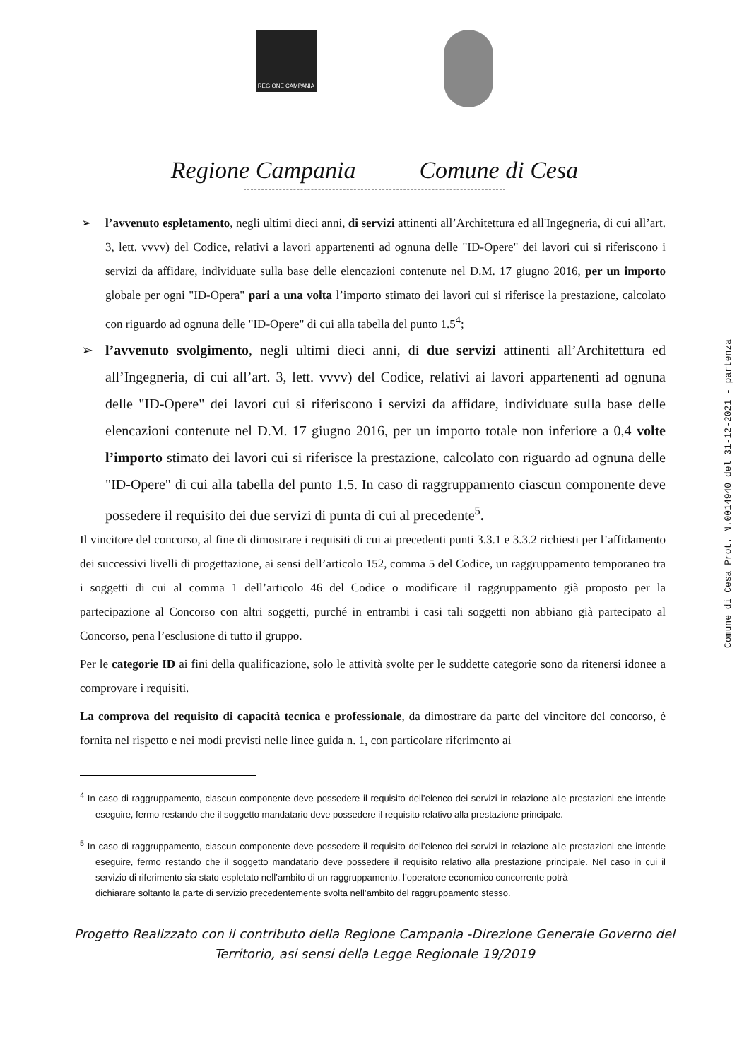REGIONE CAMPANIA
Regione Campania Comune di Cesa
➢ l’avvenuto espletamento, negli ultimi dieci anni, di servizi attinenti all’Architettura ed all'Ingegneria, di cui all’art. 3, lett. vvvv) del Codice, relativi a lavori appartenenti ad ognuna delle "ID-Opere" dei lavori cui si riferiscono i servizi da affidare, individuate sulla base delle elencazioni contenute nel D.M. 17 giugno 2016, per un importo globale per ogni "ID-Opera" pari a una volta l’importo stimato dei lavori cui si riferisce la prestazione, calcolato con riguardo ad ognuna delle "ID-Opere" di cui alla tabella del punto 1.5<sup>4</sup>;
➢ l’avvenuto svolgimento, negli ultimi dieci anni, di due servizi attinenti all’Architettura ed all’Ingegneria, di cui all’art. 3, lett. vvvv) del Codice, relativi ai lavori appartenenti ad ognuna delle "ID-Opere" dei lavori cui si riferiscono i servizi da affidare, individuate sulla base delle elencazioni contenute nel D.M. 17 giugno 2016, per un importo totale non inferiore a 0,4 volte l’importo stimato dei lavori cui si riferisce la prestazione, calcolato con riguardo ad ognuna delle "ID-Opere" di cui alla tabella del punto 1.5. In caso di raggruppamento ciascun componente deve possedere il requisito dei due servizi di punta di cui al precedente<sup>5</sup>.
Il vincitore del concorso, al fine di dimostrare i requisiti di cui ai precedenti punti 3.3.1 e 3.3.2 richiesti per l’affidamento dei successivi livelli di progettazione, ai sensi dell’articolo 152, comma 5 del Codice, un raggruppamento temporaneo tra i soggetti di cui al comma 1 dell’articolo 46 del Codice o modificare il raggruppamento già proposto per la partecipazione al Concorso con altri soggetti, purché in entrambi i casi tali soggetti non abbiano già partecipato al Concorso, pena l’esclusione di tutto il gruppo.
Per le categorie ID ai fini della qualificazione, solo le attività svolte per le suddette categorie sono da ritenersi idonee a comprovare i requisiti.
La comprova del requisito di capacità tecnica e professionale, da dimostrare da parte del vincitore del concorso, è fornita nel rispetto e nei modi previsti nelle linee guida n. 1, con particolare riferimento ai
Comune di Cesa Prot. N.0014940 del 31-12-2021 - partenza
<sup>4</sup> In caso di raggruppamento, ciascun componente deve possedere il requisito dell’elenco dei servizi in relazione alle prestazioni che intende eseguire, fermo restando che il soggetto mandatario deve possedere il requisito relativo alla prestazione principale.
<sup>5</sup> In caso di raggruppamento, ciascun componente deve possedere il requisito dell’elenco dei servizi in relazione alle prestazioni che intende eseguire, fermo restando che il soggetto mandatario deve possedere il requisito relativo alla prestazione principale. Nel caso in cui il servizio di riferimento sia stato espletato nell’ambito di un raggruppamento, l’operatore economico concorrente potrà
dichiarare soltanto la parte di servizio precedentemente svolta nell’ambito del raggruppamento stesso.
Progetto Realizzato con il contributo della Regione Campania -Direzione Generale Governo del
Territorio, asi sensi della Legge Regionale 19/2019